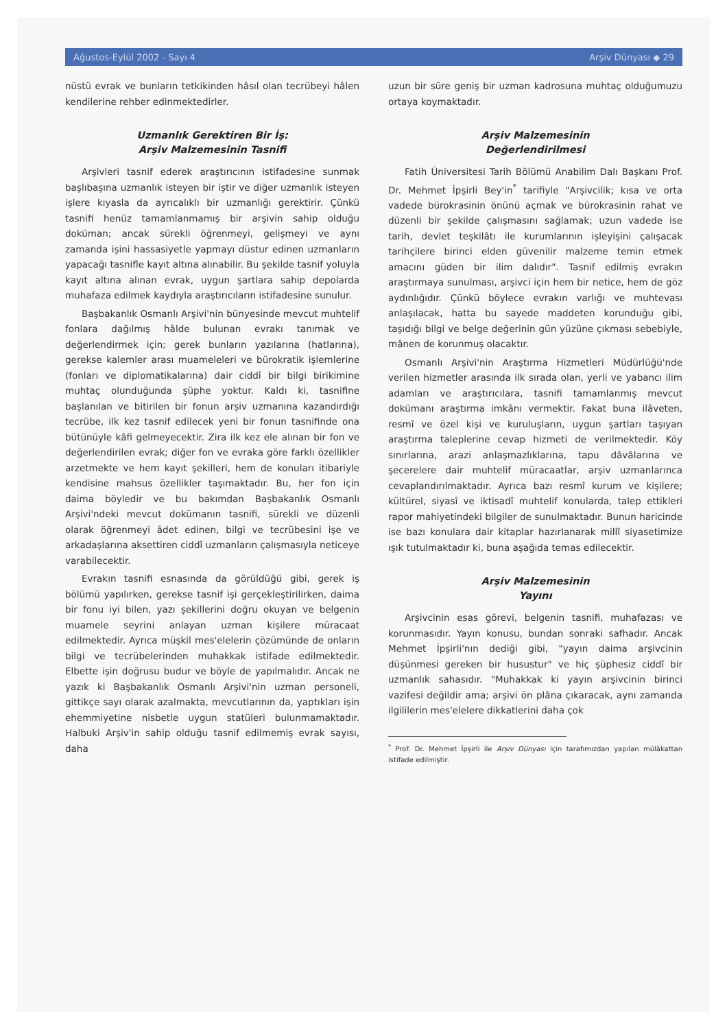Ağustos-Eylül 2002 - Sayı 4 Arşiv Dünyası ◆ 29
nüstü evrak ve bunların tetkikinden hâsıl olan tecrübeyi hâlen kendilerine rehber edinmektedirler.
Uzmanlık Gerektiren Bir İş:
Arşiv Malzemesinin Tasnifi
Arşivleri tasnif ederek araştırıcının istifadesine sunmak başlıbaşına uzmanlık isteyen bir iştir ve diğer uzmanlık isteyen işlere kıyasla da ayrıcalıklı bir uzmanlığı gerektirir. Çünkü tasnifi henüz tamamlanmamış bir arşivin sahip olduğu doküman; ancak sürekli öğrenmeyi, gelişmeyi ve aynı zamanda işini hassasiyetle yapmayı düstur edinen uzmanların yapacağı tasnifle kayıt altına alınabilir. Bu şekilde tasnif yoluyla kayıt altına alınan evrak, uygun şartlara sahip depolarda muhafaza edilmek kaydıyla araştırıcıların istifadesine sunulur.
Başbakanlık Osmanlı Arşivi'nin bünyesinde mevcut muhtelif fonlara dağılmış hâlde bulunan evrakı tanımak ve değerlendirmek için; gerek bunların yazılarına (hatlarına), gerekse kalemler arası muameleleri ve bürokratik işlemlerine (fonları ve diplomatikalarına) dair ciddî bir bilgi birikimine muhtaç olunduğunda şüphe yoktur. Kaldı ki, tasnifine başlanılan ve bitirilen bir fonun arşiv uzmanına kazandırdığı tecrübe, ilk kez tasnif edilecek yeni bir fonun tasnifinde ona bütünüyle kâfi gelmeyecektir. Zira ilk kez ele alınan bir fon ve değerlendirilen evrak; diğer fon ve evraka göre farklı özellikler arzetmekte ve hem kayıt şekilleri, hem de konuları itibariyle kendisine mahsus özellikler taşımaktadır. Bu, her fon için daima böyledir ve bu bakımdan Başbakanlık Osmanlı Arşivi'ndeki mevcut dokümanın tasnifi, sürekli ve düzenli olarak öğrenmeyi âdet edinen, bilgi ve tecrübesini işe ve arkadaşlarına aksettiren ciddî uzmanların çalışmasıyla neticeye varabilecektir.
Evrakın tasnifi esnasında da görüldüğü gibi, gerek iş bölümü yapılırken, gerekse tasnif işi gerçekleştirilirken, daima bir fonu iyi bilen, yazı şekillerini doğru okuyan ve belgenin muamele seyrini anlayan uzman kişilere müracaat edilmektedir. Ayrıca müşkil mes'elelerin çözümünde de onların bilgi ve tecrübelerinden muhakkak istifade edilmektedir. Elbette işin doğrusu budur ve böyle de yapılmalıdır. Ancak ne yazık ki Başbakanlık Osmanlı Arşivi'nin uzman personeli, gittikçe sayı olarak azalmakta, mevcutlarının da, yaptıkları işin ehemmiyetine nisbetle uygun statüleri bulunmamaktadır. Halbuki Arşiv'in sahip olduğu tasnif edilmemiş evrak sayısı, daha
uzun bir süre geniş bir uzman kadrosuna muhtaç olduğumuzu ortaya koymaktadır.
Arşiv Malzemesinin
Değerlendirilmesi
Fatih Üniversitesi Tarih Bölümü Anabilim Dalı Başkanı Prof. Dr. Mehmet İpşirli Bey'in<sup>*</sup> tarifiyle "Arşivcilik; kısa ve orta vadede bürokrasinin önünü açmak ve bürokrasinin rahat ve düzenli bir şekilde çalışmasını sağlamak; uzun vadede ise tarih, devlet teşkilâtı ile kurumlarının işleyişini çalışacak tarihçilere birinci elden güvenilir malzeme temin etmek amacını güden bir ilim dalıdır". Tasnif edilmiş evrakın araştırmaya sunulması, arşivci için hem bir netice, hem de göz aydınlığıdır. Çünkü böylece evrakın varlığı ve muhtevası anlaşılacak, hatta bu sayede maddeten korunduğu gibi, taşıdığı bilgi ve belge değerinin gün yüzüne çıkması sebebiyle, mânen de korunmuş olacaktır.
Osmanlı Arşivi'nin Araştırma Hizmetleri Müdürlüğü'nde verilen hizmetler arasında ilk sırada olan, yerli ve yabancı ilim adamları ve araştırıcılara, tasnifi tamamlanmış mevcut dokümanı araştırma imkânı vermektir. Fakat buna ilâveten, resmî ve özel kişi ve kuruluşların, uygun şartları taşıyan araştırma taleplerine cevap hizmeti de verilmektedir. Köy sınırlarına, arazi anlaşmazlıklarına, tapu dâvâlarına ve şecerelere dair muhtelif müracaatlar, arşiv uzmanlarınca cevaplandırılmaktadır. Ayrıca bazı resmî kurum ve kişilere; kültürel, siyasî ve iktisadî muhtelif konularda, talep ettikleri rapor mahiyetindeki bilgiler de sunulmaktadır. Bunun haricinde ise bazı konulara dair kitaplar hazırlanarak millî siyasetimize ışık tutulmaktadır ki, buna aşağıda temas edilecektir.
Arşiv Malzemesinin
Yayını
Arşivcinin esas görevi, belgenin tasnifi, muhafazası ve korunmasıdır. Yayın konusu, bundan sonraki safhadır. Ancak Mehmet İpşirli'nın dediği gibi, "yayın daima arşivcinin düşünmesi gereken bir husustur" ve hiç şüphesiz ciddî bir uzmanlık sahasıdır. "Muhakkak ki yayın arşivcinin birinci vazifesi değildir ama; arşivi ön plâna çıkaracak, aynı zamanda ilgililerin mes'elelere dikkatlerini daha çok
<sup>*</sup> Prof. Dr. Mehmet İpşirli ile Arşiv Dünyası için tarafımızdan yapılan mülâkattan istifade edilmiştir.